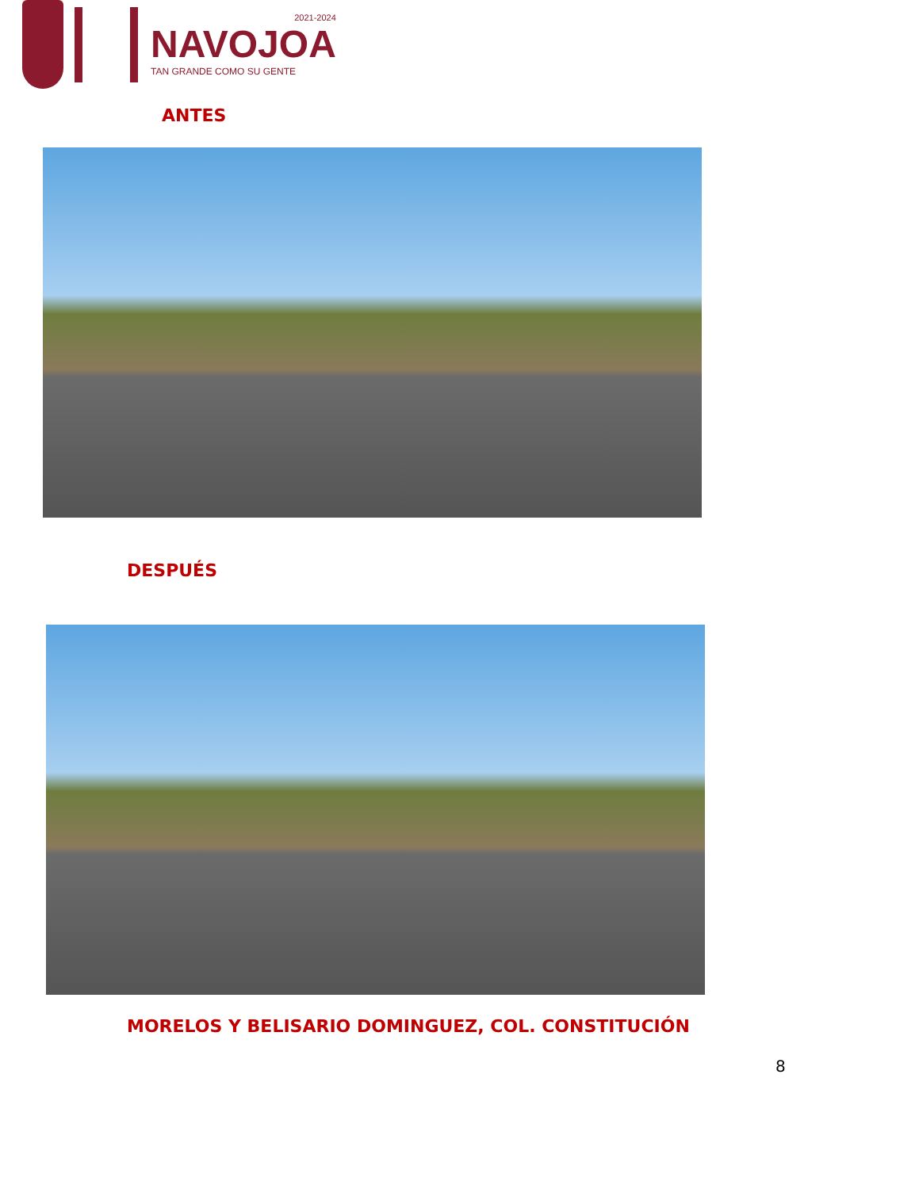2021-2024
NAVOJOA
TAN GRANDE COMO SU GENTE
ANTES
DESPUÉS
MORELOS Y BELISARIO DOMINGUEZ, COL. CONSTITUCIÓN
8